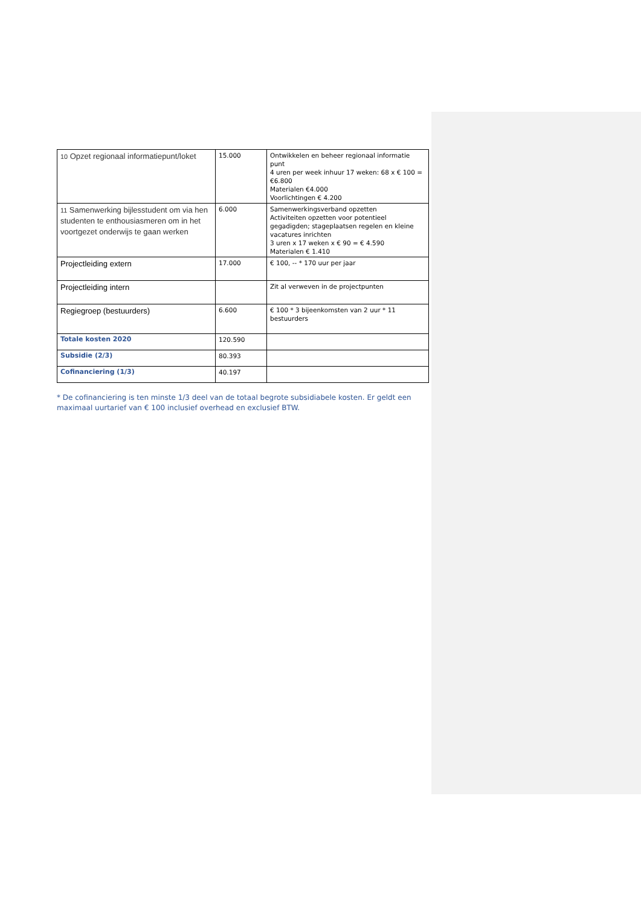| 10 Opzet regionaal informatiepunt/loket | 15.000 | Ontwikkelen en beheer regionaal informatie punt 4 uren per week inhuur 17 weken: 68 x € 100 = €6.800 Materialen €4.000 Voorlichtingen € 4.200 |
| 11 Samenwerking bijlesstudent om via hen studenten te enthousiasmeren om in het voortgezet onderwijs te gaan werken | 6.000 | Samenwerkingsverband opzetten Activiteiten opzetten voor potentieel gegadigden; stageplaatsen regelen en kleine vacatures inrichten 3 uren x 17 weken x € 90 = € 4.590 Materialen € 1.410 |
| Projectleiding extern | 17.000 | € 100, -- * 170 uur per jaar |
| Projectleiding intern | | Zit al verweven in de projectpunten |
| Regiegroep (bestuurders) | 6.600 | € 100 * 3 bijeenkomsten van 2 uur * 11 bestuurders |
| Totale kosten 2020 | 120.590 | |
| Subsidie (2/3) | 80.393 | |
| Cofinanciering (1/3) | 40.197 | |
* De cofinanciering is ten minste 1/3 deel van de totaal begrote subsidiabele kosten. Er geldt een maximaal uurtarief van € 100 inclusief overhead en exclusief BTW.